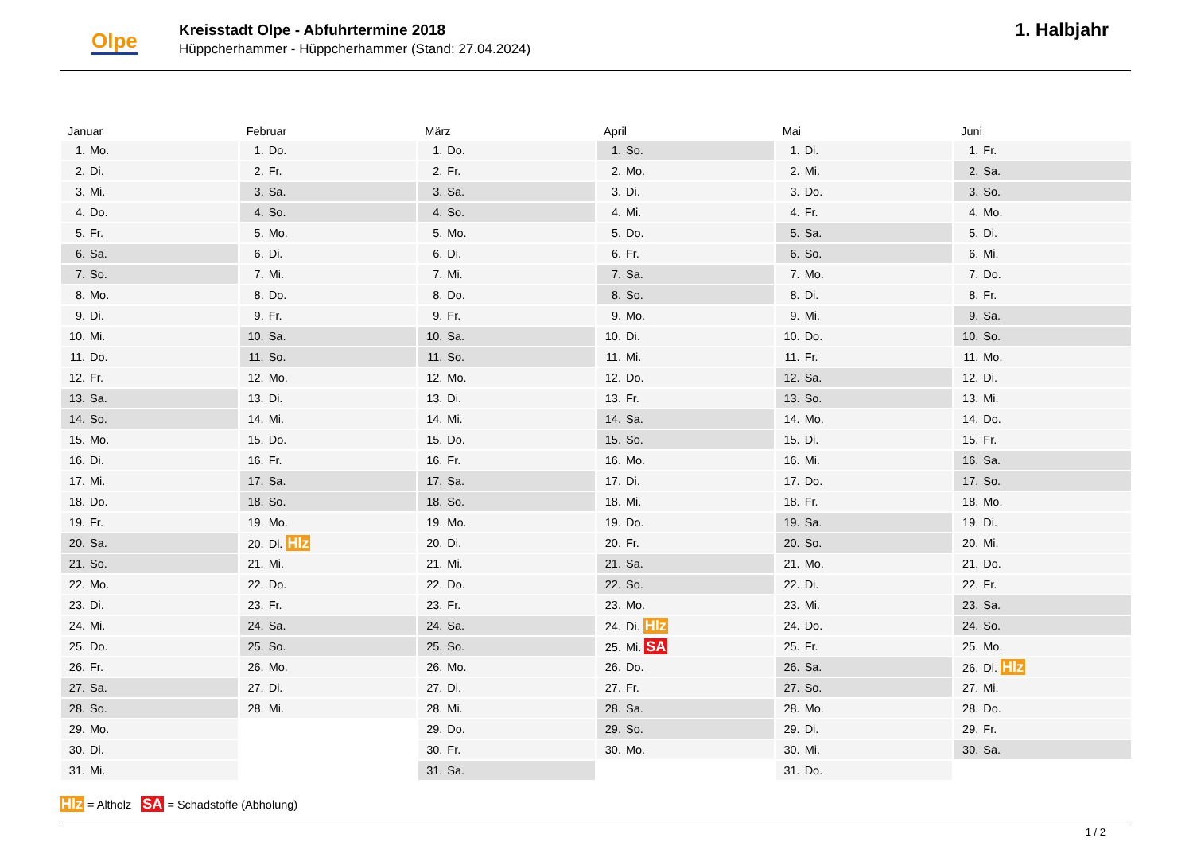Olpe
Kreisstadt Olpe - Abfuhrtermine 2018
Hüppcherhammer - Hüppcherhammer (Stand: 27.04.2024)
1. Halbjahr
| Januar | Februar | März | April | Mai | Juni |
| --- | --- | --- | --- | --- | --- |
| 1. Mo. | 1. Do. | 1. Do. | 1. So. | 1. Di. | 1. Fr. |
| 2. Di. | 2. Fr. | 2. Fr. | 2. Mo. | 2. Mi. | 2. Sa. |
| 3. Mi. | 3. Sa. | 3. Sa. | 3. Di. | 3. Do. | 3. So. |
| 4. Do. | 4. So. | 4. So. | 4. Mi. | 4. Fr. | 4. Mo. |
| 5. Fr. | 5. Mo. | 5. Mo. | 5. Do. | 5. Sa. | 5. Di. |
| 6. Sa. | 6. Di. | 6. Di. | 6. Fr. | 6. So. | 6. Mi. |
| 7. So. | 7. Mi. | 7. Mi. | 7. Sa. | 7. Mo. | 7. Do. |
| 8. Mo. | 8. Do. | 8. Do. | 8. So. | 8. Di. | 8. Fr. |
| 9. Di. | 9. Fr. | 9. Fr. | 9. Mo. | 9. Mi. | 9. Sa. |
| 10. Mi. | 10. Sa. | 10. Sa. | 10. Di. | 10. Do. | 10. So. |
| 11. Do. | 11. So. | 11. So. | 11. Mi. | 11. Fr. | 11. Mo. |
| 12. Fr. | 12. Mo. | 12. Mo. | 12. Do. | 12. Sa. | 12. Di. |
| 13. Sa. | 13. Di. | 13. Di. | 13. Fr. | 13. So. | 13. Mi. |
| 14. So. | 14. Mi. | 14. Mi. | 14. Sa. | 14. Mo. | 14. Do. |
| 15. Mo. | 15. Do. | 15. Do. | 15. So. | 15. Di. | 15. Fr. |
| 16. Di. | 16. Fr. | 16. Fr. | 16. Mo. | 16. Mi. | 16. Sa. |
| 17. Mi. | 17. Sa. | 17. Sa. | 17. Di. | 17. Do. | 17. So. |
| 18. Do. | 18. So. | 18. So. | 18. Mi. | 18. Fr. | 18. Mo. |
| 19. Fr. | 19. Mo. | 19. Mo. | 19. Do. | 19. Sa. | 19. Di. |
| 20. Sa. | 20. Di. Hlz | 20. Di. | 20. Fr. | 20. So. | 20. Mi. |
| 21. So. | 21. Mi. | 21. Mi. | 21. Sa. | 21. Mo. | 21. Do. |
| 22. Mo. | 22. Do. | 22. Do. | 22. So. | 22. Di. | 22. Fr. |
| 23. Di. | 23. Fr. | 23. Fr. | 23. Mo. | 23. Mi. | 23. Sa. |
| 24. Mi. | 24. Sa. | 24. Sa. | 24. Di. Hlz | 24. Do. | 24. So. |
| 25. Do. | 25. So. | 25. So. | 25. Mi. SA | 25. Fr. | 25. Mo. |
| 26. Fr. | 26. Mo. | 26. Mo. | 26. Do. | 26. Sa. | 26. Di. Hlz |
| 27. Sa. | 27. Di. | 27. Di. | 27. Fr. | 27. So. | 27. Mi. |
| 28. So. | 28. Mi. | 28. Mi. | 28. Sa. | 28. Mo. | 28. Do. |
| 29. Mo. | | 29. Do. | 29. So. | 29. Di. | 29. Fr. |
| 30. Di. | | 30. Fr. | 30. Mo. | 30. Mi. | 30. Sa. |
| 31. Mi. | | 31. Sa. | | 31. Do. | |
Hlz = Altholz SA = Schadstoffe (Abholung)
1 / 2